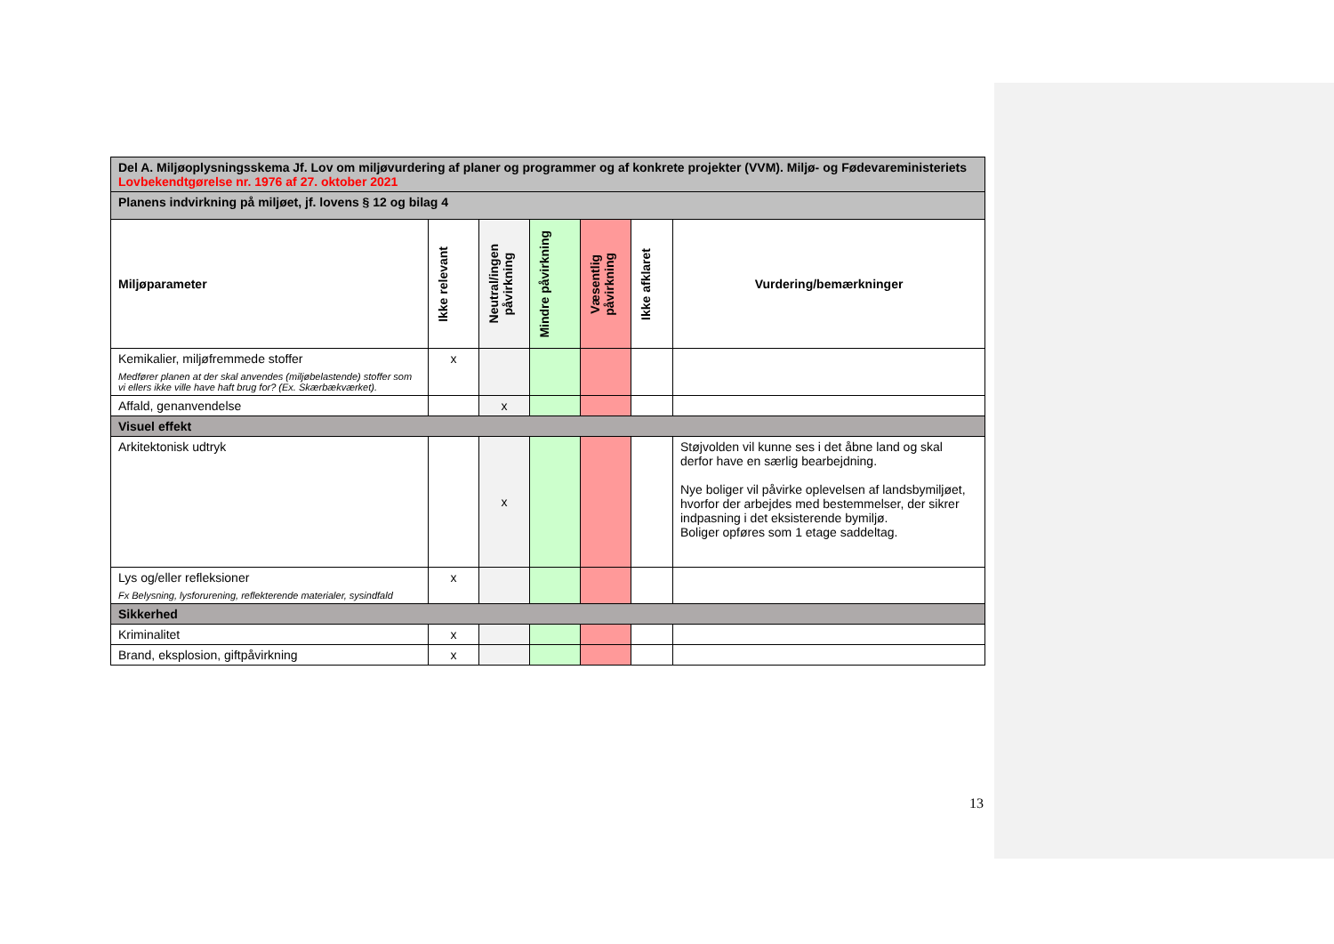| Del A. Miljøoplysningsskema Jf. Lov om miljøvurdering af planer og programmer og af konkrete projekter (VVM). Miljø- og Fødevareministeriets Lovbekendtgørelse nr. 1976 af 27. oktober 2021 | | | | | | |
| Planens indvirkning på miljøet, jf. lovens § 12 og bilag 4 | | | | | | |
| Miljøparameter | Ikke relevant | Neutral/ingen påvirkning | Mindre påvirkning | Væsentlig påvirkning | Ikke afklaret | Vurdering/bemærkninger |
| Kemikalier, miljøfremmede stoffer Medfører planen at der skal anvendes (miljøbelastende) stoffer som vi ellers ikke ville have haft brug for? (Ex. Skærbækværket). | x | | | | | |
| Affald, genanvendelse | | x | | | | |
| Visuel effekt | | | | | | |
| Arkitektonisk udtryk | | x | | | | Støjvolden vil kunne ses i det åbne land og skal derfor have en særlig bearbejdning. Nye boliger vil påvirke oplevelsen af landsbymiljøet, hvorfor der arbejdes med bestemmelser, der sikrer indpasning i det eksisterende bymiljø. Boliger opføres som 1 etage saddeltag. |
| Lys og/eller refleksioner Fx Belysning, lysforurening, reflekterende materialer, sysindfald | x | | | | | |
| Sikkerhed | | | | | | |
| Kriminalitet | x | | | | | |
| Brand, eksplosion, giftpåvirkning | x | | | | | |
13